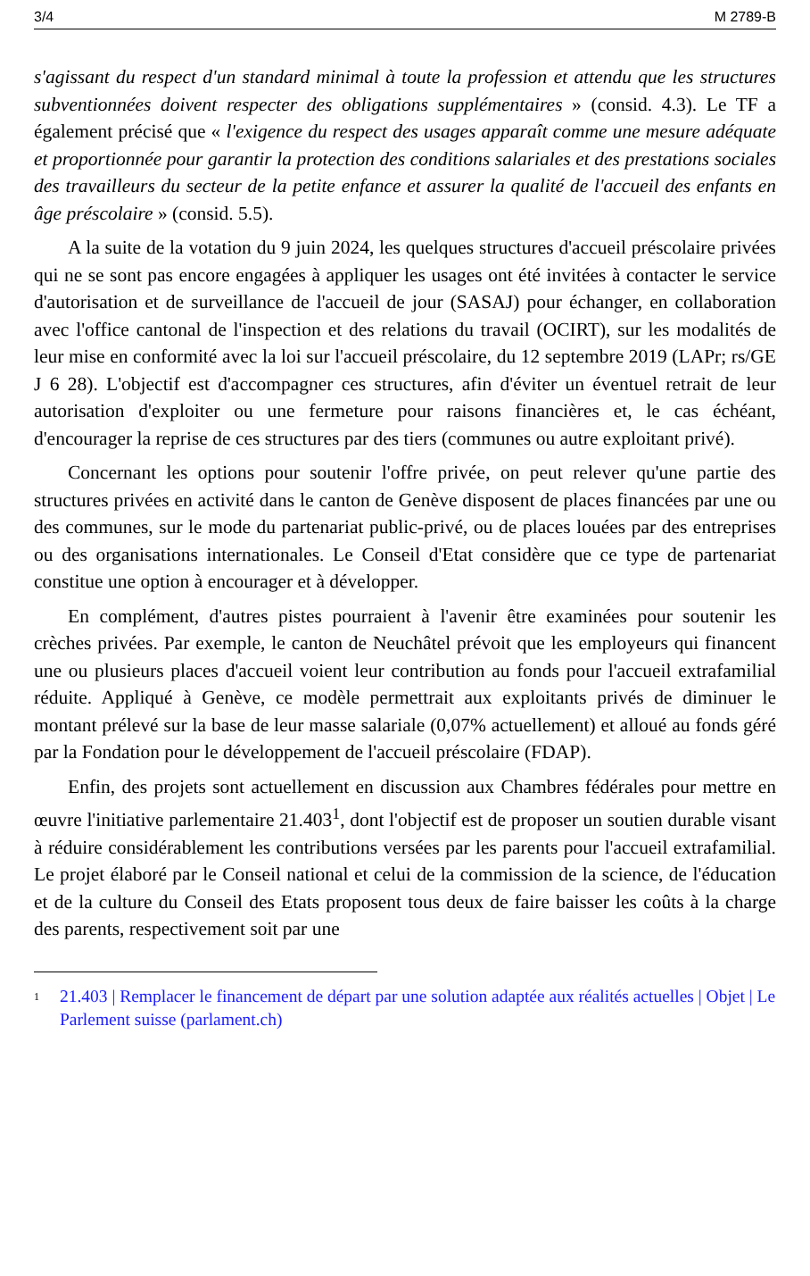3/4 M 2789-B
s'agissant du respect d'un standard minimal à toute la profession et attendu que les structures subventionnées doivent respecter des obligations supplémentaires » (consid. 4.3). Le TF a également précisé que « l'exigence du respect des usages apparaît comme une mesure adéquate et proportionnée pour garantir la protection des conditions salariales et des prestations sociales des travailleurs du secteur de la petite enfance et assurer la qualité de l'accueil des enfants en âge préscolaire » (consid. 5.5).
A la suite de la votation du 9 juin 2024, les quelques structures d'accueil préscolaire privées qui ne se sont pas encore engagées à appliquer les usages ont été invitées à contacter le service d'autorisation et de surveillance de l'accueil de jour (SASAJ) pour échanger, en collaboration avec l'office cantonal de l'inspection et des relations du travail (OCIRT), sur les modalités de leur mise en conformité avec la loi sur l'accueil préscolaire, du 12 septembre 2019 (LAPr; rs/GE J 6 28). L'objectif est d'accompagner ces structures, afin d'éviter un éventuel retrait de leur autorisation d'exploiter ou une fermeture pour raisons financières et, le cas échéant, d'encourager la reprise de ces structures par des tiers (communes ou autre exploitant privé).
Concernant les options pour soutenir l'offre privée, on peut relever qu'une partie des structures privées en activité dans le canton de Genève disposent de places financées par une ou des communes, sur le mode du partenariat public-privé, ou de places louées par des entreprises ou des organisations internationales. Le Conseil d'Etat considère que ce type de partenariat constitue une option à encourager et à développer.
En complément, d'autres pistes pourraient à l'avenir être examinées pour soutenir les crèches privées. Par exemple, le canton de Neuchâtel prévoit que les employeurs qui financent une ou plusieurs places d'accueil voient leur contribution au fonds pour l'accueil extrafamilial réduite. Appliqué à Genève, ce modèle permettrait aux exploitants privés de diminuer le montant prélevé sur la base de leur masse salariale (0,07% actuellement) et alloué au fonds géré par la Fondation pour le développement de l'accueil préscolaire (FDAP).
Enfin, des projets sont actuellement en discussion aux Chambres fédérales pour mettre en œuvre l'initiative parlementaire 21.403<sup>1</sup>, dont l'objectif est de proposer un soutien durable visant à réduire considérablement les contributions versées par les parents pour l'accueil extrafamilial. Le projet élaboré par le Conseil national et celui de la commission de la science, de l'éducation et de la culture du Conseil des Etats proposent tous deux de faire baisser les coûts à la charge des parents, respectivement soit par une
<sup>1</sup> 21.403 | Remplacer le financement de départ par une solution adaptée aux réalités actuelles | Objet | Le Parlement suisse (parlament.ch)